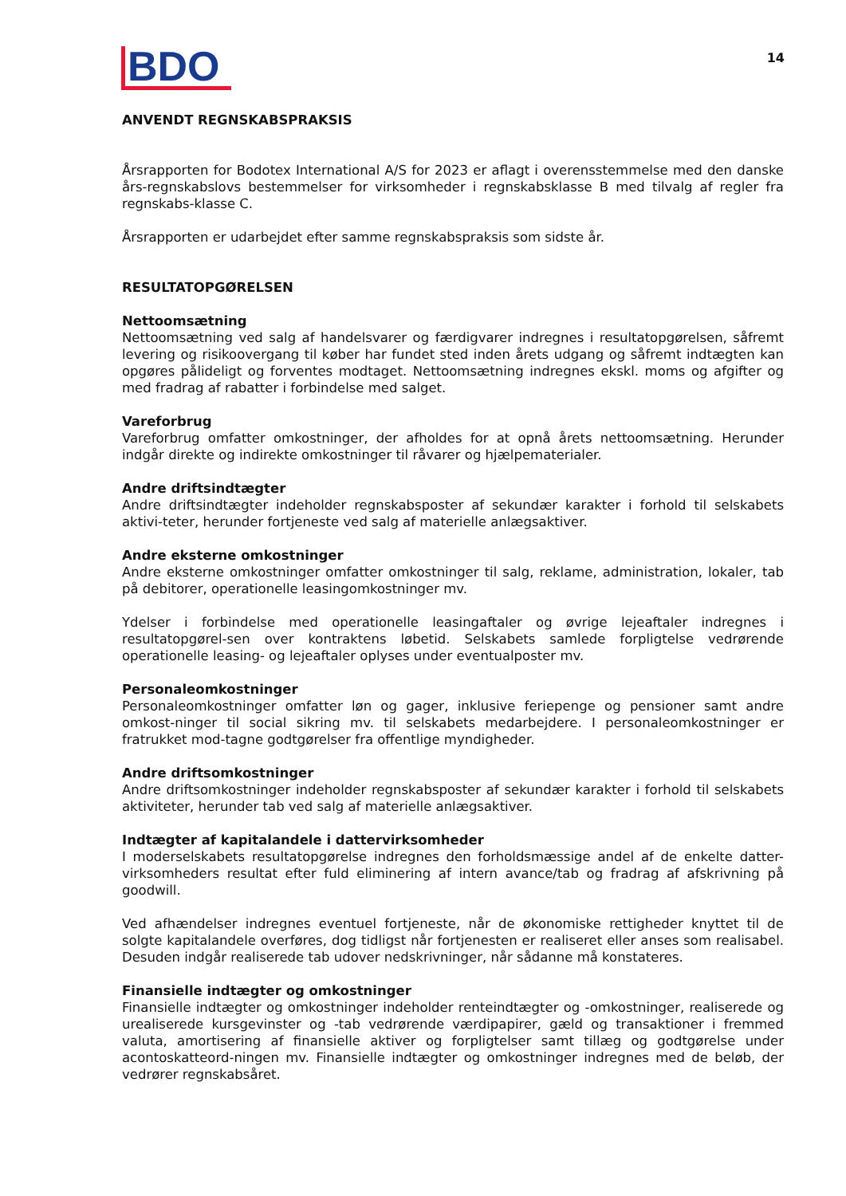BDO 14
ANVENDT REGNSKABSPRAKSIS
Årsrapporten for Bodotex International A/S for 2023 er aflagt i overensstemmelse med den danske års-regnskabslovs bestemmelser for virksomheder i regnskabsklasse B med tilvalg af regler fra regnskabs-klasse C.
Årsrapporten er udarbejdet efter samme regnskabspraksis som sidste år.
RESULTATOPGØRELSEN
Nettoomsætning
Nettoomsætning ved salg af handelsvarer og færdigvarer indregnes i resultatopgørelsen, såfremt levering og risikoovergang til køber har fundet sted inden årets udgang og såfremt indtægten kan opgøres pålideligt og forventes modtaget. Nettoomsætning indregnes ekskl. moms og afgifter og med fradrag af rabatter i forbindelse med salget.
Vareforbrug
Vareforbrug omfatter omkostninger, der afholdes for at opnå årets nettoomsætning. Herunder indgår direkte og indirekte omkostninger til råvarer og hjælpematerialer.
Andre driftsindtægter
Andre driftsindtægter indeholder regnskabsposter af sekundær karakter i forhold til selskabets aktivi-teter, herunder fortjeneste ved salg af materielle anlægsaktiver.
Andre eksterne omkostninger
Andre eksterne omkostninger omfatter omkostninger til salg, reklame, administration, lokaler, tab på debitorer, operationelle leasingomkostninger mv.
Ydelser i forbindelse med operationelle leasingaftaler og øvrige lejeaftaler indregnes i resultatopgørel-sen over kontraktens løbetid. Selskabets samlede forpligtelse vedrørende operationelle leasing- og lejeaftaler oplyses under eventualposter mv.
Personaleomkostninger
Personaleomkostninger omfatter løn og gager, inklusive feriepenge og pensioner samt andre omkost-ninger til social sikring mv. til selskabets medarbejdere. I personaleomkostninger er fratrukket mod-tagne godtgørelser fra offentlige myndigheder.
Andre driftsomkostninger
Andre driftsomkostninger indeholder regnskabsposter af sekundær karakter i forhold til selskabets aktiviteter, herunder tab ved salg af materielle anlægsaktiver.
Indtægter af kapitalandele i dattervirksomheder
I moderselskabets resultatopgørelse indregnes den forholdsmæssige andel af de enkelte datter-virksomheders resultat efter fuld eliminering af intern avance/tab og fradrag af afskrivning på goodwill.
Ved afhændelser indregnes eventuel fortjeneste, når de økonomiske rettigheder knyttet til de solgte kapitalandele overføres, dog tidligst når fortjenesten er realiseret eller anses som realisabel. Desuden indgår realiserede tab udover nedskrivninger, når sådanne må konstateres.
Finansielle indtægter og omkostninger
Finansielle indtægter og omkostninger indeholder renteindtægter og -omkostninger, realiserede og urealiserede kursgevinster og -tab vedrørende værdipapirer, gæld og transaktioner i fremmed valuta, amortisering af finansielle aktiver og forpligtelser samt tillæg og godtgørelse under acontoskatteord-ningen mv. Finansielle indtægter og omkostninger indregnes med de beløb, der vedrører regnskabsåret.